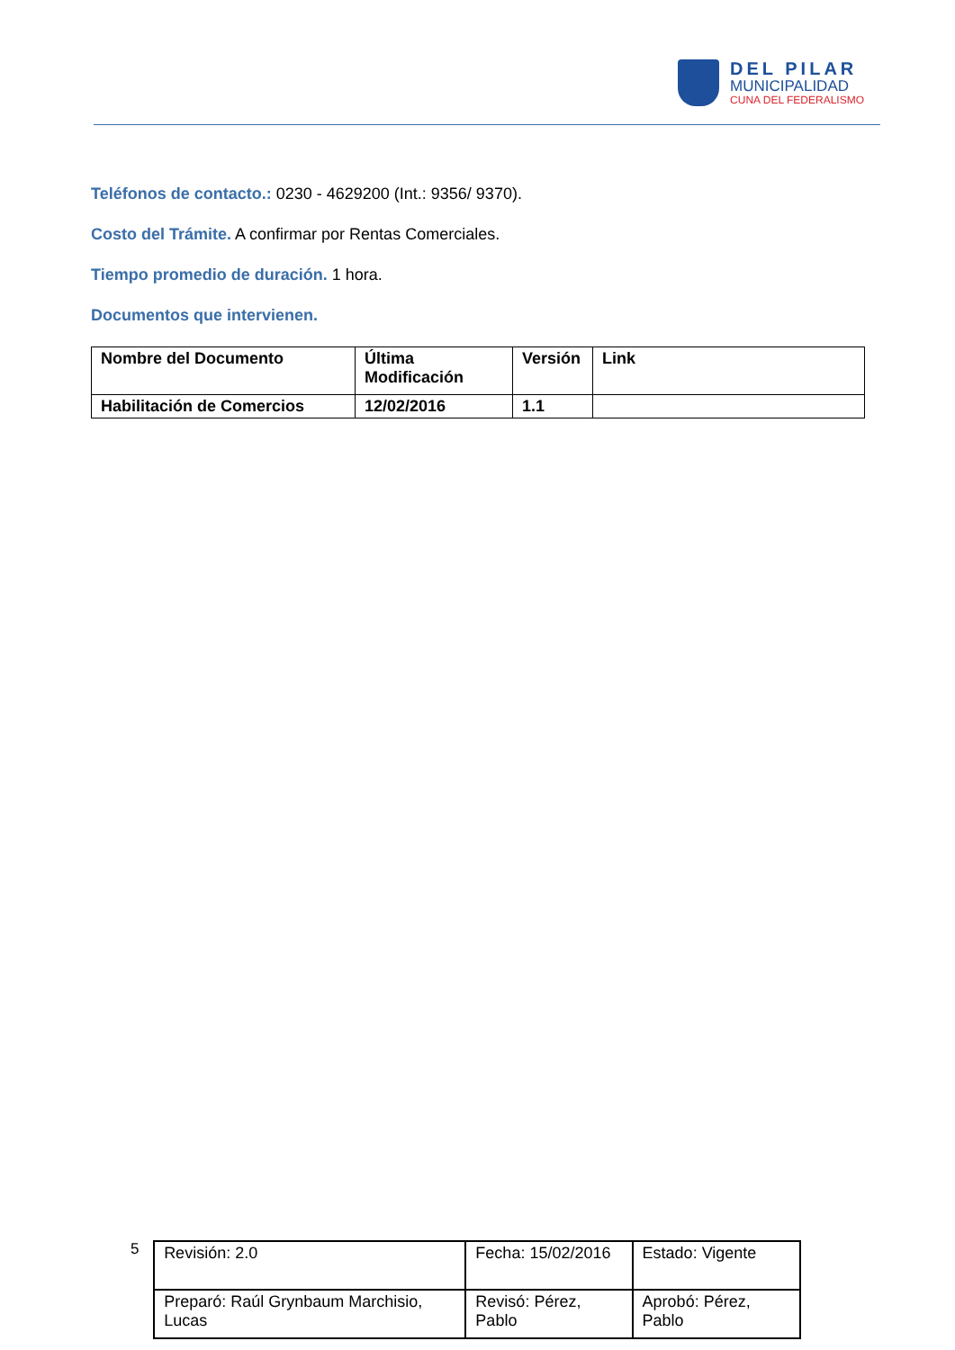DEL PILAR
MUNICIPALIDAD
CUNA DEL FEDERALISMO
Teléfonos de contacto.: 0230 - 4629200 (Int.: 9356/ 9370).
Costo del Trámite. A confirmar por Rentas Comerciales.
Tiempo promedio de duración. 1 hora.
Documentos que intervienen.
| Nombre del Documento | Última Modificación | Versión | Link |
| --- | --- | --- | --- |
| Habilitación de Comercios | 12/02/2016 | 1.1 | |
5
| Revisión: 2.0 | Fecha: 15/02/2016 | Estado: Vigente |
| Preparó: Raúl Grynbaum Marchisio, Lucas | Revisó: Pérez, Pablo | Aprobó: Pérez, Pablo |